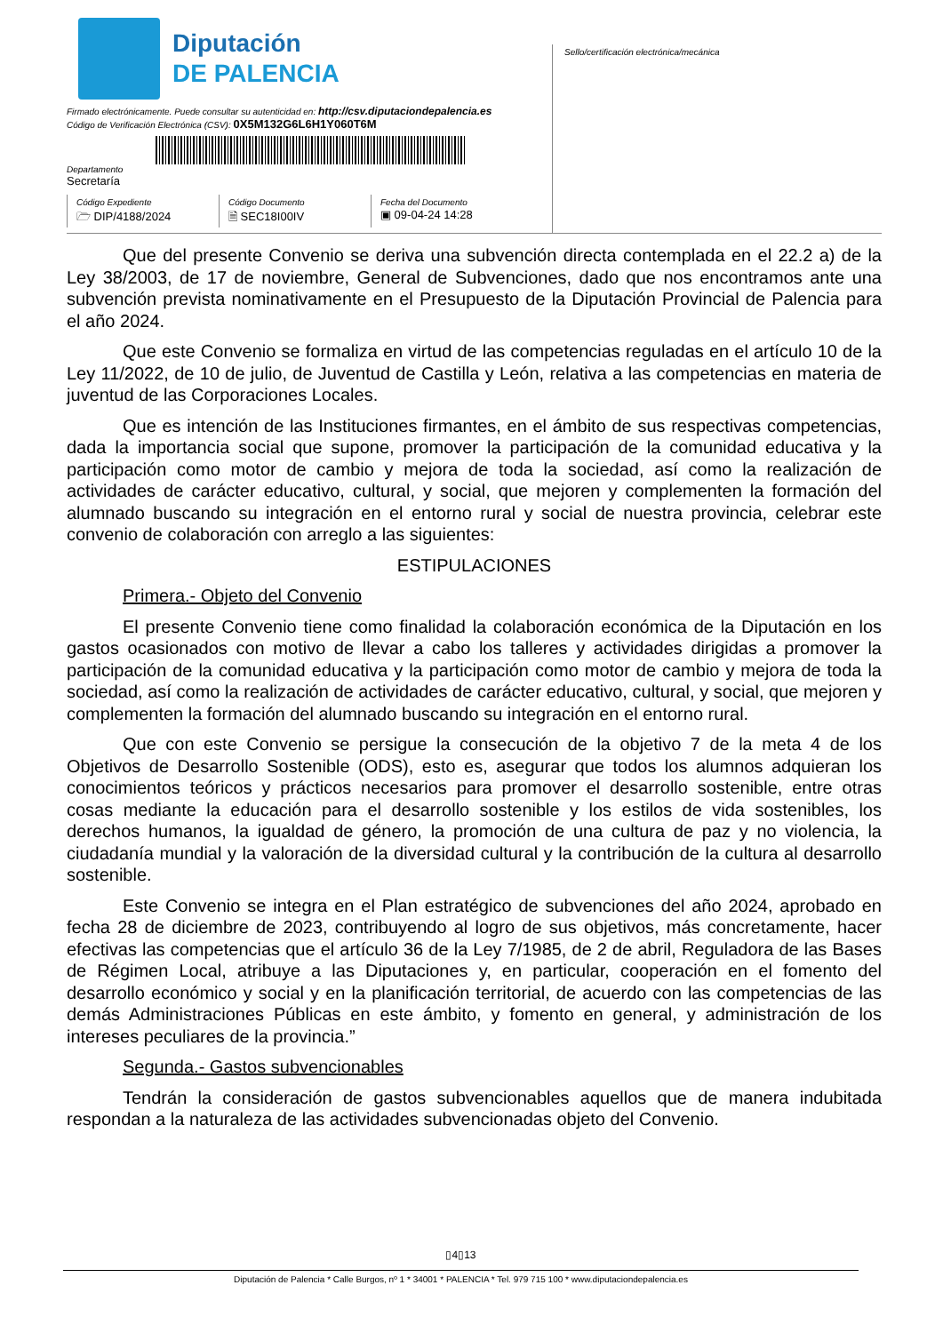Diputación
DE PALENCIA
Firmado electrónicamente. Puede consultar su autenticidad en: http://csv.diputaciondepalencia.es
Código de Verificación Electrónica (CSV): 0X5M132G6L6H1Y060T6M
Departamento
Secretaría
Código Expediente
🗁 DIP/4188/2024
Código Documento
🗎 SEC18I00IV
Fecha del Documento
▣ 09-04-24 14:28
Sello/certificación electrónica/mecánica
Que del presente Convenio se deriva una subvención directa contemplada en el 22.2 a) de la Ley 38/2003, de 17 de noviembre, General de Subvenciones, dado que nos encontramos ante una subvención prevista nominativamente en el Presupuesto de la Diputación Provincial de Palencia para el año 2024.
Que este Convenio se formaliza en virtud de las competencias reguladas en el artículo 10 de la Ley 11/2022, de 10 de julio, de Juventud de Castilla y León, relativa a las competencias en materia de juventud de las Corporaciones Locales.
Que es intención de las Instituciones firmantes, en el ámbito de sus respectivas competencias, dada la importancia social que supone, promover la participación de la comunidad educativa y la participación como motor de cambio y mejora de toda la sociedad, así como la realización de actividades de carácter educativo, cultural, y social, que mejoren y complementen la formación del alumnado buscando su integración en el entorno rural y social de nuestra provincia, celebrar este convenio de colaboración con arreglo a las siguientes:
ESTIPULACIONES
Primera.- Objeto del Convenio
El presente Convenio tiene como finalidad la colaboración económica de la Diputación en los gastos ocasionados con motivo de llevar a cabo los talleres y actividades dirigidas a promover la participación de la comunidad educativa y la participación como motor de cambio y mejora de toda la sociedad, así como la realización de actividades de carácter educativo, cultural, y social, que mejoren y complementen la formación del alumnado buscando su integración en el entorno rural.
Que con este Convenio se persigue la consecución de la objetivo 7 de la meta 4 de los Objetivos de Desarrollo Sostenible (ODS), esto es, asegurar que todos los alumnos adquieran los conocimientos teóricos y prácticos necesarios para promover el desarrollo sostenible, entre otras cosas mediante la educación para el desarrollo sostenible y los estilos de vida sostenibles, los derechos humanos, la igualdad de género, la promoción de una cultura de paz y no violencia, la ciudadanía mundial y la valoración de la diversidad cultural y la contribución de la cultura al desarrollo sostenible.
Este Convenio se integra en el Plan estratégico de subvenciones del año 2024, aprobado en fecha 28 de diciembre de 2023, contribuyendo al logro de sus objetivos, más concretamente, hacer efectivas las competencias que el artículo 36 de la Ley 7/1985, de 2 de abril, Reguladora de las Bases de Régimen Local, atribuye a las Diputaciones y, en particular, cooperación en el fomento del desarrollo económico y social y en la planificación territorial, de acuerdo con las competencias de las demás Administraciones Públicas en este ámbito, y fomento en general, y administración de los intereses peculiares de la provincia.”
Segunda.- Gastos subvencionables
Tendrán la consideración de gastos subvencionables aquellos que de manera indubitada respondan a la naturaleza de las actividades subvencionadas objeto del Convenio.
▯4▯13
Diputación de Palencia * Calle Burgos, nº 1 * 34001 * PALENCIA * Tel. 979 715 100 * www.diputaciondepalencia.es